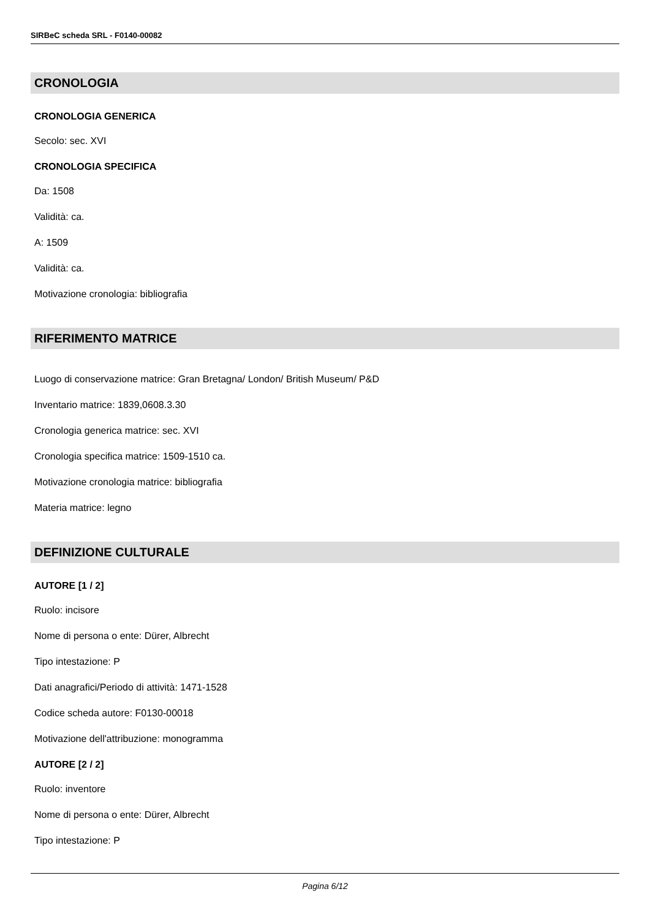SIRBeC scheda SRL - F0140-00082
CRONOLOGIA
CRONOLOGIA GENERICA
Secolo: sec. XVI
CRONOLOGIA SPECIFICA
Da: 1508
Validità: ca.
A: 1509
Validità: ca.
Motivazione cronologia: bibliografia
RIFERIMENTO MATRICE
Luogo di conservazione matrice: Gran Bretagna/ London/ British Museum/ P&D
Inventario matrice: 1839,0608.3.30
Cronologia generica matrice: sec. XVI
Cronologia specifica matrice: 1509-1510 ca.
Motivazione cronologia matrice: bibliografia
Materia matrice: legno
DEFINIZIONE CULTURALE
AUTORE [1 / 2]
Ruolo: incisore
Nome di persona o ente: Dürer, Albrecht
Tipo intestazione: P
Dati anagrafici/Periodo di attività: 1471-1528
Codice scheda autore: F0130-00018
Motivazione dell'attribuzione: monogramma
AUTORE [2 / 2]
Ruolo: inventore
Nome di persona o ente: Dürer, Albrecht
Tipo intestazione: P
Pagina 6/12